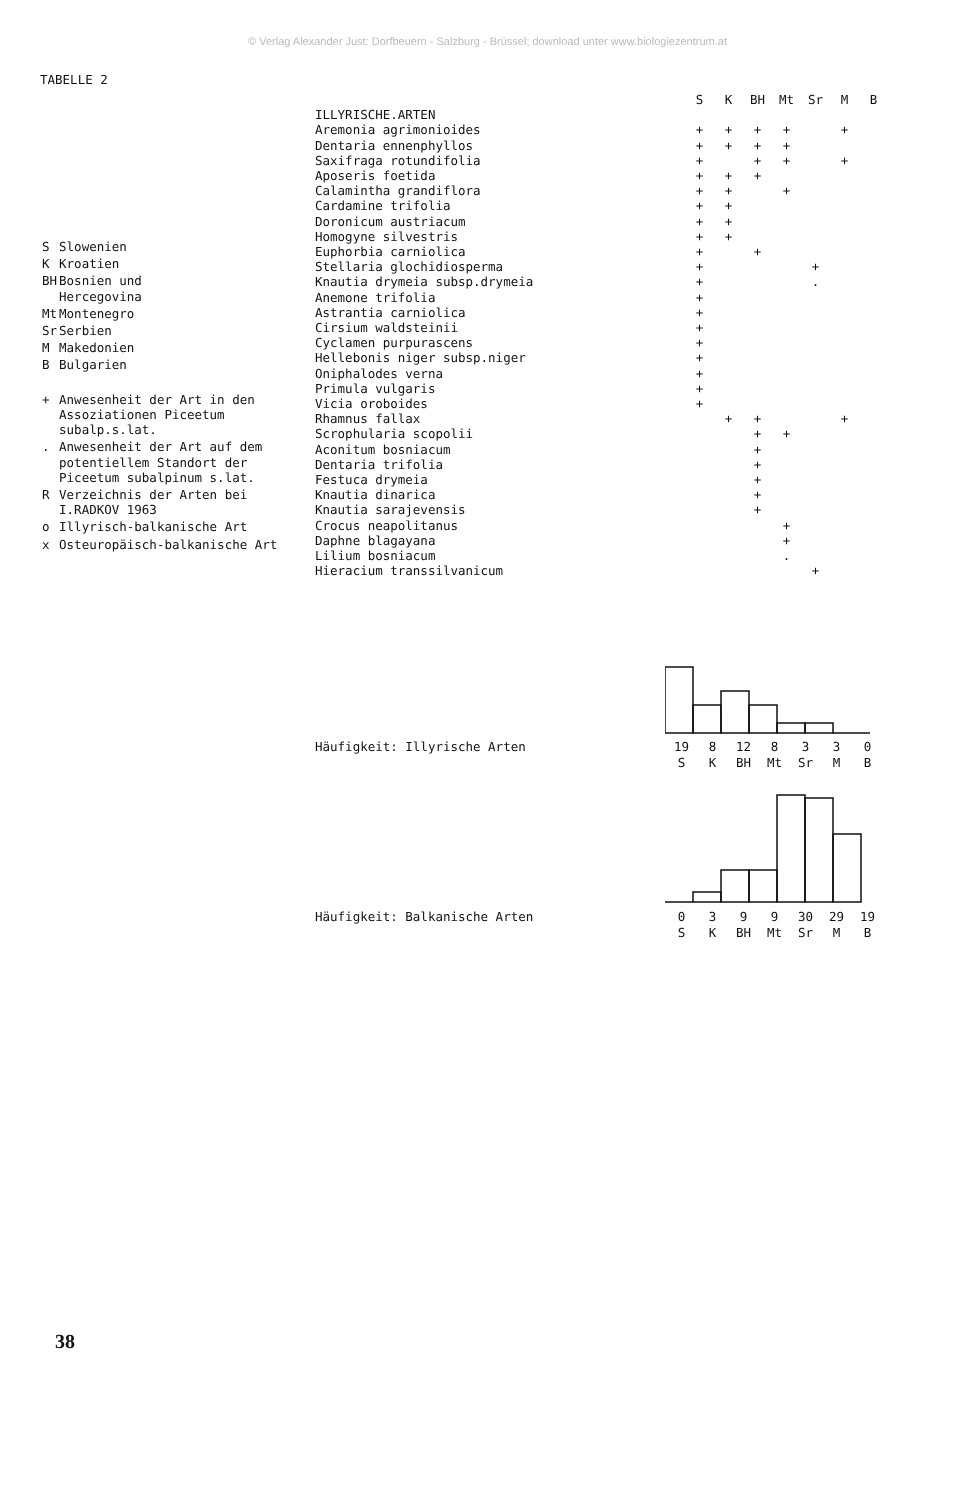© Verlag Alexander Just: Dorfbeuern - Salzburg - Brüssel; download unter www.biologiezentrum.at
TABELLE 2
| S | Slowenien |
| K | Kroatien |
| BH | Bosnien und Hercegovina |
| Mt | Montenegro |
| Sr | Serbien |
| M | Makedonien |
| B | Bulgarien |
| + | Anwesenheit der Art in den Assoziationen Piceetum subalp.s.lat. |
| . | Anwesenheit der Art auf dem potentiellem Standort der Piceetum subalpinum s.lat. |
| R | Verzeichnis der Arten bei I.RADKOV 1963 |
| o | Illyrisch-balkanische Art |
| x | Osteuropäisch-balkanische Art |
| | S | K | BH | Mt | Sr | M | B |
| --- | --- | --- | --- | --- | --- | --- | --- |
| ILLYRISCHE.ARTEN | | | | | | | |
| Aremonia agrimonioides | + | + | + | + | | + | |
| Dentaria ennenphyllos | + | + | + | + | | | |
| Saxifraga rotundifolia | + | | + | + | | + | |
| Aposeris foetida | + | + | + | | | | |
| Calamintha grandiflora | + | + | | + | | | |
| Cardamine trifolia | + | + | | | | | |
| Doronicum austriacum | + | + | | | | | |
| Homogyne silvestris | + | + | | | | | |
| Euphorbia carniolica | + | | + | | | | |
| Stellaria glochidiosperma | + | | | | + | | |
| Knautia drymeia subsp.drymeia | + | | | | . | | |
| Anemone trifolia | + | | | | | | |
| Astrantia carniolica | + | | | | | | |
| Cirsium waldsteinii | + | | | | | | |
| Cyclamen purpurascens | + | | | | | | |
| Hellebonis niger subsp.niger | + | | | | | | |
| Oniphalodes verna | + | | | | | | |
| Primula vulgaris | + | | | | | | |
| Vicia oroboides | + | | | | | | |
| Rhamnus fallax | | + | + | | | + | |
| Scrophularia scopolii | | | + | + | | | |
| Aconitum bosniacum | | | + | | | | |
| Dentaria trifolia | | | + | | | | |
| Festuca drymeia | | | + | | | | |
| Knautia dinarica | | | + | | | | |
| Knautia sarajevensis | | | + | | | | |
| Crocus neapolitanus | | | | + | | | |
| Daphne blagayana | | | | + | | | |
| Lilium bosniacum | | | | . | | | |
| Hieracium transsilvanicum | | | | | + | | |
Häufigkeit: Illyrische Arten
| 19 | 8 | 12 | 8 | 3 | 3 | 0 |
| S | K | BH | Mt | Sr | M | B |
Häufigkeit: Balkanische Arten
| 0 | 3 | 9 | 9 | 30 | 29 | 19 |
| S | K | BH | Mt | Sr | M | B |
38